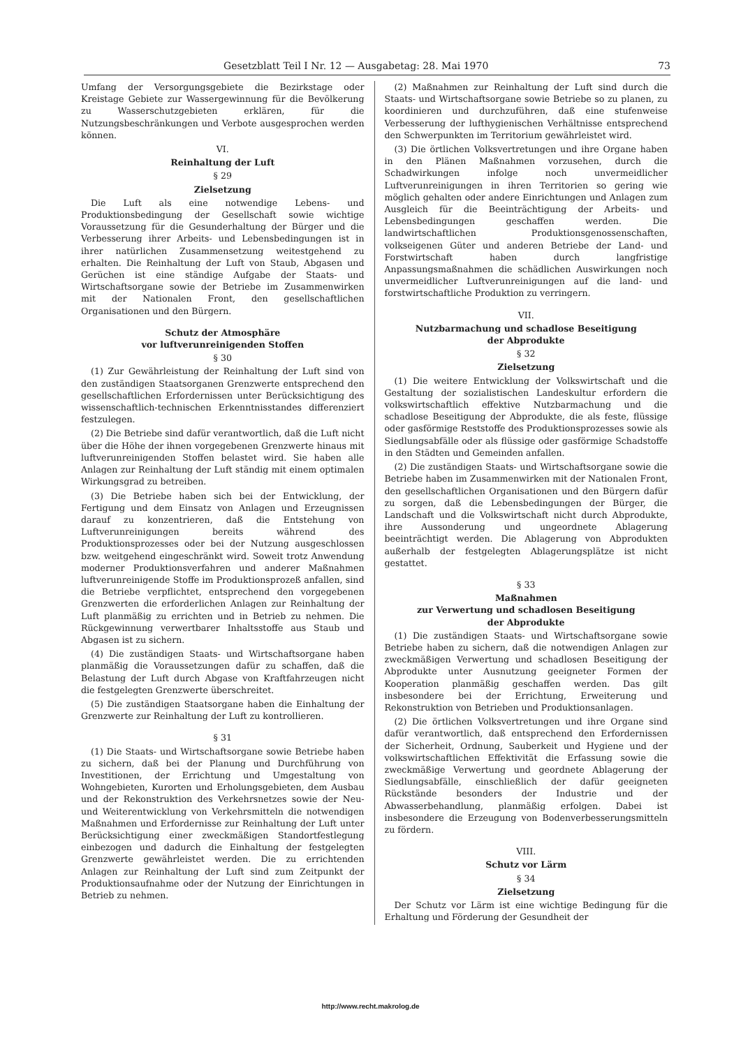Gesetzblatt Teil I Nr. 12 — Ausgabetag: 28. Mai 1970 73
Umfang der Versorgungsgebiete die Bezirkstage oder Kreistage Gebiete zur Wassergewinnung für die Bevölkerung zu Wasserschutzgebieten erklären, für die Nutzungsbeschränkungen und Verbote ausgesprochen werden können.
VI.
Reinhaltung der Luft
§ 29
Zielsetzung
Die Luft als eine notwendige Lebens- und Produktionsbedingung der Gesellschaft sowie wichtige Voraussetzung für die Gesunderhaltung der Bürger und die Verbesserung ihrer Arbeits- und Lebensbedingungen ist in ihrer natürlichen Zusammensetzung weitestgehend zu erhalten. Die Reinhaltung der Luft von Staub, Abgasen und Gerüchen ist eine ständige Aufgabe der Staats- und Wirtschaftsorgane sowie der Betriebe im Zusammenwirken mit der Nationalen Front, den gesellschaftlichen Organisationen und den Bürgern.
Schutz der Atmosphäre
vor luftverunreinigenden Stoffen
§ 30
(1) Zur Gewährleistung der Reinhaltung der Luft sind von den zuständigen Staatsorganen Grenzwerte entsprechend den gesellschaftlichen Erfordernissen unter Berücksichtigung des wissenschaftlich-technischen Erkenntnisstandes differenziert festzulegen.
(2) Die Betriebe sind dafür verantwortlich, daß die Luft nicht über die Höhe der ihnen vorgegebenen Grenzwerte hinaus mit luftverunreinigenden Stoffen belastet wird. Sie haben alle Anlagen zur Reinhaltung der Luft ständig mit einem optimalen Wirkungsgrad zu betreiben.
(3) Die Betriebe haben sich bei der Entwicklung, der Fertigung und dem Einsatz von Anlagen und Erzeugnissen darauf zu konzentrieren, daß die Entstehung von Luftverunreinigungen bereits während des Produktionsprozesses oder bei der Nutzung ausgeschlossen bzw. weitgehend eingeschränkt wird. Soweit trotz Anwendung moderner Produktionsverfahren und anderer Maßnahmen luftverunreinigende Stoffe im Produktionsprozeß anfallen, sind die Betriebe verpflichtet, entsprechend den vorgegebenen Grenzwerten die erforderlichen Anlagen zur Reinhaltung der Luft planmäßig zu errichten und in Betrieb zu nehmen. Die Rückgewinnung verwertbarer Inhaltsstoffe aus Staub und Abgasen ist zu sichern.
(4) Die zuständigen Staats- und Wirtschaftsorgane haben planmäßig die Voraussetzungen dafür zu schaffen, daß die Belastung der Luft durch Abgase von Kraftfahrzeugen nicht die festgelegten Grenzwerte überschreitet.
(5) Die zuständigen Staatsorgane haben die Einhaltung der Grenzwerte zur Reinhaltung der Luft zu kontrollieren.
§ 31
(1) Die Staats- und Wirtschaftsorgane sowie Betriebe haben zu sichern, daß bei der Planung und Durchführung von Investitionen, der Errichtung und Umgestaltung von Wohngebieten, Kurorten und Erholungsgebieten, dem Ausbau und der Rekonstruktion des Verkehrsnetzes sowie der Neu- und Weiterentwicklung von Verkehrsmitteln die notwendigen Maßnahmen und Erfordernisse zur Reinhaltung der Luft unter Berücksichtigung einer zweckmäßigen Standortfestlegung einbezogen und dadurch die Einhaltung der festgelegten Grenzwerte gewährleistet werden. Die zu errichtenden Anlagen zur Reinhaltung der Luft sind zum Zeitpunkt der Produktionsaufnahme oder der Nutzung der Einrichtungen in Betrieb zu nehmen.
(2) Maßnahmen zur Reinhaltung der Luft sind durch die Staats- und Wirtschaftsorgane sowie Betriebe so zu planen, zu koordinieren und durchzuführen, daß eine stufenweise Verbesserung der lufthygienischen Verhältnisse entsprechend den Schwerpunkten im Territorium gewährleistet wird.
(3) Die örtlichen Volksvertretungen und ihre Organe haben in den Plänen Maßnahmen vorzusehen, durch die Schadwirkungen infolge noch unvermeidlicher Luftverunreinigungen in ihren Territorien so gering wie möglich gehalten oder andere Einrichtungen und Anlagen zum Ausgleich für die Beeinträchtigung der Arbeits- und Lebensbedingungen geschaffen werden. Die landwirtschaftlichen Produktionsgenossenschaften, volkseigenen Güter und anderen Betriebe der Land- und Forstwirtschaft haben durch langfristige Anpassungsmaßnahmen die schädlichen Auswirkungen noch unvermeidlicher Luftverunreinigungen auf die land- und forstwirtschaftliche Produktion zu verringern.
VII.
Nutzbarmachung und schadlose Beseitigung
der Abprodukte
§ 32
Zielsetzung
(1) Die weitere Entwicklung der Volkswirtschaft und die Gestaltung der sozialistischen Landeskultur erfordern die volkswirtschaftlich effektive Nutzbarmachung und die schadlose Beseitigung der Abprodukte, die als feste, flüssige oder gasförmige Reststoffe des Produktionsprozesses sowie als Siedlungsabfälle oder als flüssige oder gasförmige Schadstoffe in den Städten und Gemeinden anfallen.
(2) Die zuständigen Staats- und Wirtschaftsorgane sowie die Betriebe haben im Zusammenwirken mit der Nationalen Front, den gesellschaftlichen Organisationen und den Bürgern dafür zu sorgen, daß die Lebensbedingungen der Bürger, die Landschaft und die Volkswirtschaft nicht durch Abprodukte, ihre Aussonderung und ungeordnete Ablagerung beeinträchtigt werden. Die Ablagerung von Abprodukten außerhalb der festgelegten Ablagerungsplätze ist nicht gestattet.
§ 33
Maßnahmen
zur Verwertung und schadlosen Beseitigung
der Abprodukte
(1) Die zuständigen Staats- und Wirtschaftsorgane sowie Betriebe haben zu sichern, daß die notwendigen Anlagen zur zweckmäßigen Verwertung und schadlosen Beseitigung der Abprodukte unter Ausnutzung geeigneter Formen der Kooperation planmäßig geschaffen werden. Das gilt insbesondere bei der Errichtung, Erweiterung und Rekonstruktion von Betrieben und Produktionsanlagen.
(2) Die örtlichen Volksvertretungen und ihre Organe sind dafür verantwortlich, daß entsprechend den Erfordernissen der Sicherheit, Ordnung, Sauberkeit und Hygiene und der volkswirtschaftlichen Effektivität die Erfassung sowie die zweckmäßige Verwertung und geordnete Ablagerung der Siedlungsabfälle, einschließlich der dafür geeigneten Rückstände besonders der Industrie und der Abwasserbehandlung, planmäßig erfolgen. Dabei ist insbesondere die Erzeugung von Bodenverbesserungsmitteln zu fördern.
VIII.
Schutz vor Lärm
§ 34
Zielsetzung
Der Schutz vor Lärm ist eine wichtige Bedingung für die Erhaltung und Förderung der Gesundheit der
http://www.recht.makrolog.de